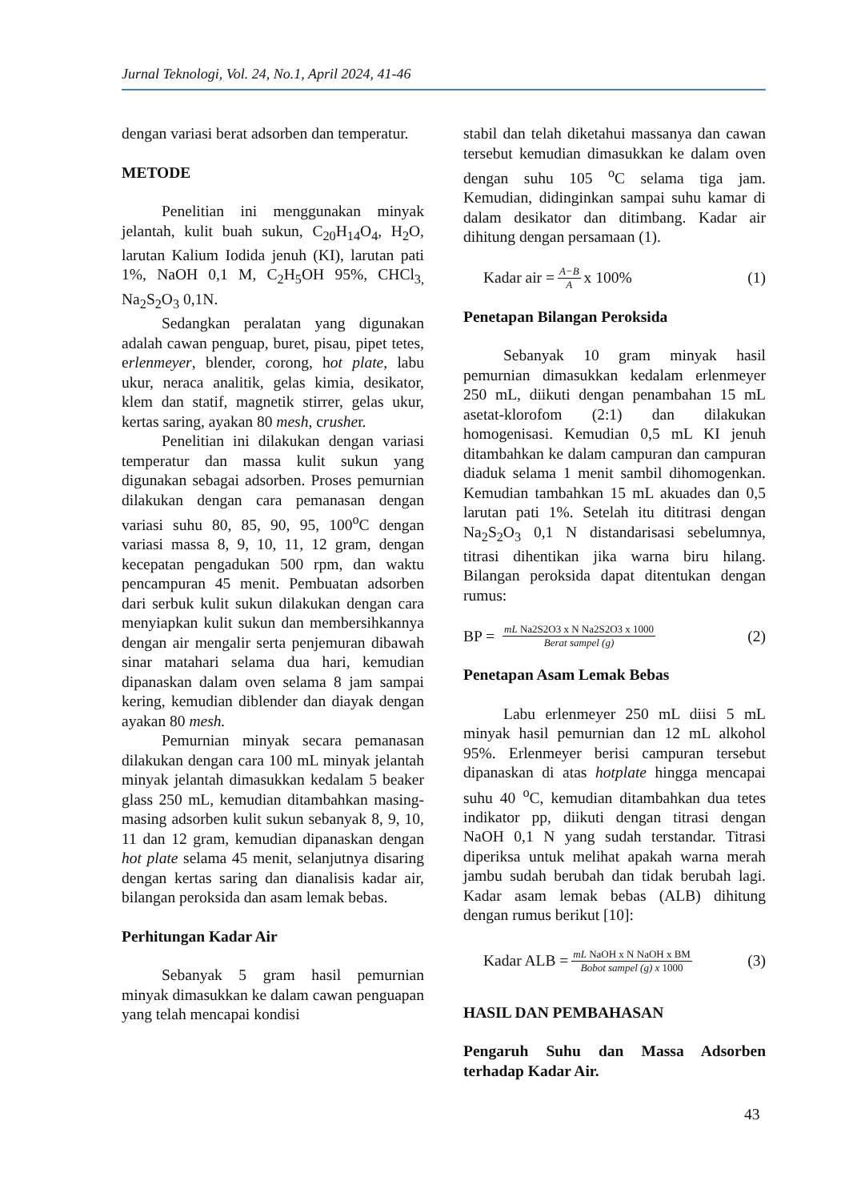Jurnal Teknologi, Vol. 24, No.1, April 2024, 41-46
dengan variasi berat adsorben dan temperatur.
METODE
Penelitian ini menggunakan minyak jelantah, kulit buah sukun, C<sub>20</sub>H<sub>14</sub>O<sub>4</sub>, H<sub>2</sub>O, larutan Kalium Iodida jenuh (KI), larutan pati 1%, NaOH 0,1 M, C<sub>2</sub>H<sub>5</sub>OH 95%, CHCl<sub>3,</sub> Na<sub>2</sub>S<sub>2</sub>O<sub>3</sub> 0,1N.
Sedangkan peralatan yang digunakan adalah cawan penguap, buret, pisau, pipet tetes, erlenmeyer, blender, corong, hot plate, labu ukur, neraca analitik, gelas kimia, desikator, klem dan statif, magnetik stirrer, gelas ukur, kertas saring, ayakan 80 mesh, crusher.
Penelitian ini dilakukan dengan variasi temperatur dan massa kulit sukun yang digunakan sebagai adsorben. Proses pemurnian dilakukan dengan cara pemanasan dengan variasi suhu 80, 85, 90, 95, 100<sup>o</sup>C dengan variasi massa 8, 9, 10, 11, 12 gram, dengan kecepatan pengadukan 500 rpm, dan waktu pencampuran 45 menit. Pembuatan adsorben dari serbuk kulit sukun dilakukan dengan cara menyiapkan kulit sukun dan membersihkannya dengan air mengalir serta penjemuran dibawah sinar matahari selama dua hari, kemudian dipanaskan dalam oven selama 8 jam sampai kering, kemudian diblender dan diayak dengan ayakan 80 mesh.
Pemurnian minyak secara pemanasan dilakukan dengan cara 100 mL minyak jelantah minyak jelantah dimasukkan kedalam 5 beaker glass 250 mL, kemudian ditambahkan masing-masing adsorben kulit sukun sebanyak 8, 9, 10, 11 dan 12 gram, kemudian dipanaskan dengan hot plate selama 45 menit, selanjutnya disaring dengan kertas saring dan dianalisis kadar air, bilangan peroksida dan asam lemak bebas.
Perhitungan Kadar Air
Sebanyak 5 gram hasil pemurnian minyak dimasukkan ke dalam cawan penguapan yang telah mencapai kondisi
stabil dan telah diketahui massanya dan cawan tersebut kemudian dimasukkan ke dalam oven dengan suhu 105 <sup>o</sup>C selama tiga jam. Kemudian, didinginkan sampai suhu kamar di dalam desikator dan ditimbang. Kadar air dihitung dengan persamaan (1).
Kadar air = A−B A x 100% (1)
Penetapan Bilangan Peroksida
Sebanyak 10 gram minyak hasil pemurnian dimasukkan kedalam erlenmeyer 250 mL, diikuti dengan penambahan 15 mL asetat-klorofom (2:1) dan dilakukan homogenisasi. Kemudian 0,5 mL KI jenuh ditambahkan ke dalam campuran dan campuran diaduk selama 1 menit sambil dihomogenkan. Kemudian tambahkan 15 mL akuades dan 0,5 larutan pati 1%. Setelah itu dititrasi dengan Na<sub>2</sub>S<sub>2</sub>O<sub>3</sub> 0,1 N distandarisasi sebelumnya, titrasi dihentikan jika warna biru hilang. Bilangan peroksida dapat ditentukan dengan rumus:
BP = mL Na2S2O3 x N Na2S2O3 x 1000 Berat sampel (g) (2)
Penetapan Asam Lemak Bebas
Labu erlenmeyer 250 mL diisi 5 mL minyak hasil pemurnian dan 12 mL alkohol 95%. Erlenmeyer berisi campuran tersebut dipanaskan di atas hotplate hingga mencapai suhu 40 <sup>o</sup>C, kemudian ditambahkan dua tetes indikator pp, diikuti dengan titrasi dengan NaOH 0,1 N yang sudah terstandar. Titrasi diperiksa untuk melihat apakah warna merah jambu sudah berubah dan tidak berubah lagi. Kadar asam lemak bebas (ALB) dihitung dengan rumus berikut [10]:
Kadar ALB = mL NaOH x N NaOH x BM Bobot sampel (g) x 1000 (3)
HASIL DAN PEMBAHASAN
Pengaruh Suhu dan Massa Adsorben terhadap Kadar Air.
43